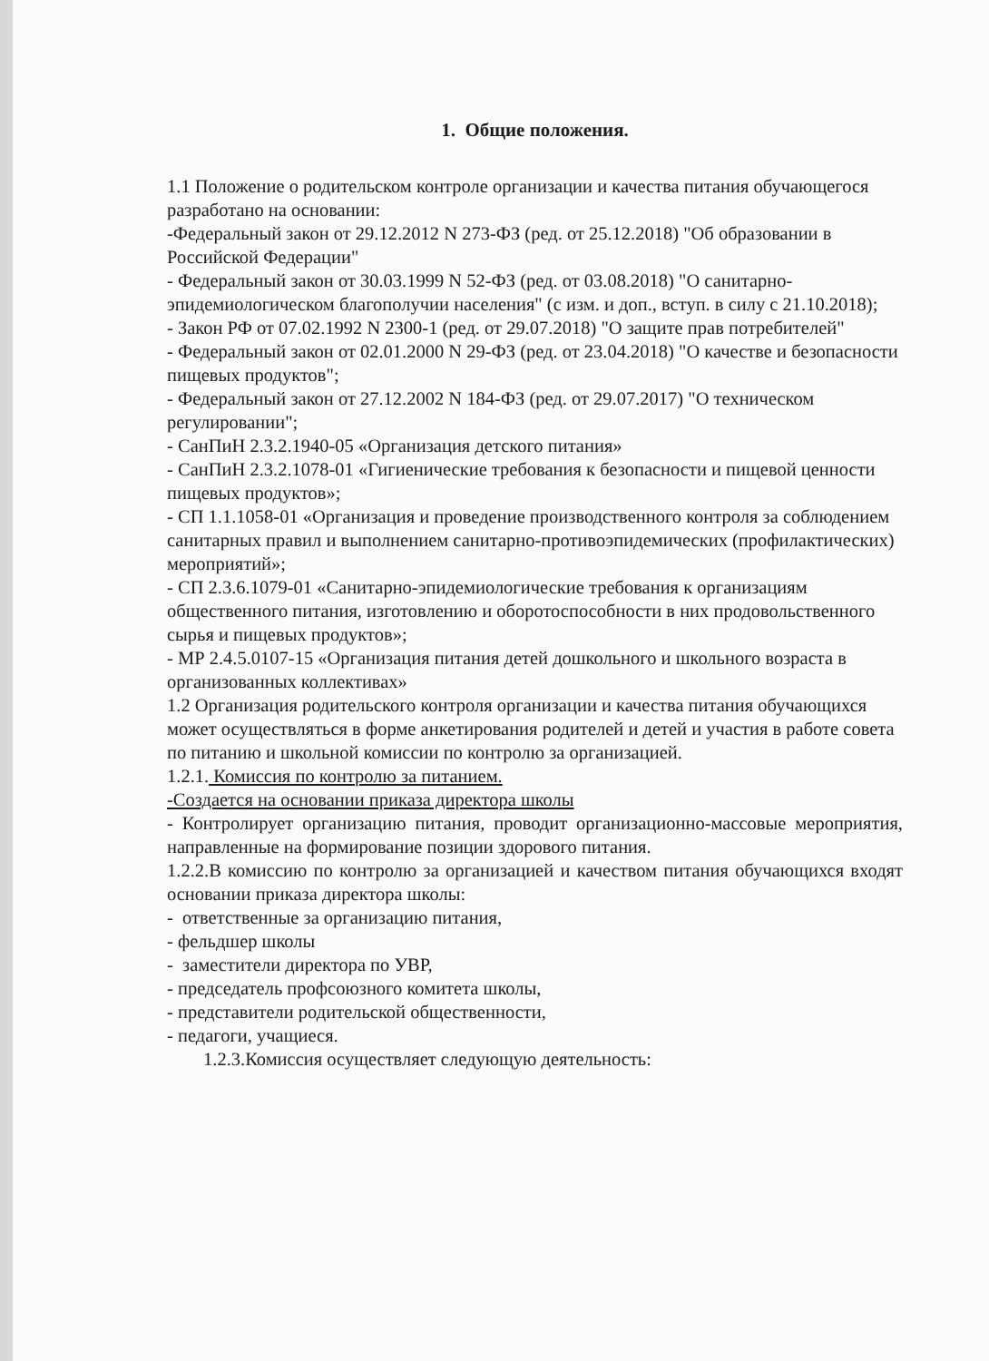1. Общие положения.
1.1 Положение о родительском контроле организации и качества питания обучающегося разработано на основании:
-Федеральный закон от 29.12.2012 N 273-ФЗ (ред. от 25.12.2018) "Об образовании в Российской Федерации"
- Федеральный закон от 30.03.1999 N 52-ФЗ (ред. от 03.08.2018) "О санитарно-эпидемиологическом благополучии населения" (с изм. и доп., вступ. в силу с 21.10.2018);
- Закон РФ от 07.02.1992 N 2300-1 (ред. от 29.07.2018) "О защите прав потребителей"
- Федеральный закон от 02.01.2000 N 29-ФЗ (ред. от 23.04.2018) "О качестве и безопасности пищевых продуктов";
- Федеральный закон от 27.12.2002 N 184-ФЗ (ред. от 29.07.2017) "О техническом регулировании";
- СанПиН 2.3.2.1940-05 «Организация детского питания»
- СанПиН 2.3.2.1078-01 «Гигиенические требования к безопасности и пищевой ценности пищевых продуктов»;
- СП 1.1.1058-01 «Организация и проведение производственного контроля за соблюдением санитарных правил и выполнением санитарно-противоэпидемических (профилактических) мероприятий»;
- СП 2.3.6.1079-01 «Санитарно-эпидемиологические требования к организациям общественного питания, изготовлению и оборотоспособности в них продовольственного сырья и пищевых продуктов»;
- МР 2.4.5.0107-15 «Организация питания детей дошкольного и школьного возраста в организованных коллективах»
1.2 Организация родительского контроля организации и качества питания обучающихся может осуществляться в форме анкетирования родителей и детей и участия в работе совета по питанию и школьной комиссии по контролю за организацией.
1.2.1. Комиссия по контролю за питанием.
-Создается на основании приказа директора школы
- Контролирует организацию питания, проводит организационно-массовые мероприятия, направленные на формирование позиции здорового питания.
1.2.2.В комиссию по контролю за организацией и качеством питания обучающихся входят основании приказа директора школы:
- ответственные за организацию питания,
- фельдшер школы
- заместители директора по УВР,
- председатель профсоюзного комитета школы,
- представители родительской общественности,
- педагоги, учащиеся.
1.2.3.Комиссия осуществляет следующую деятельность: